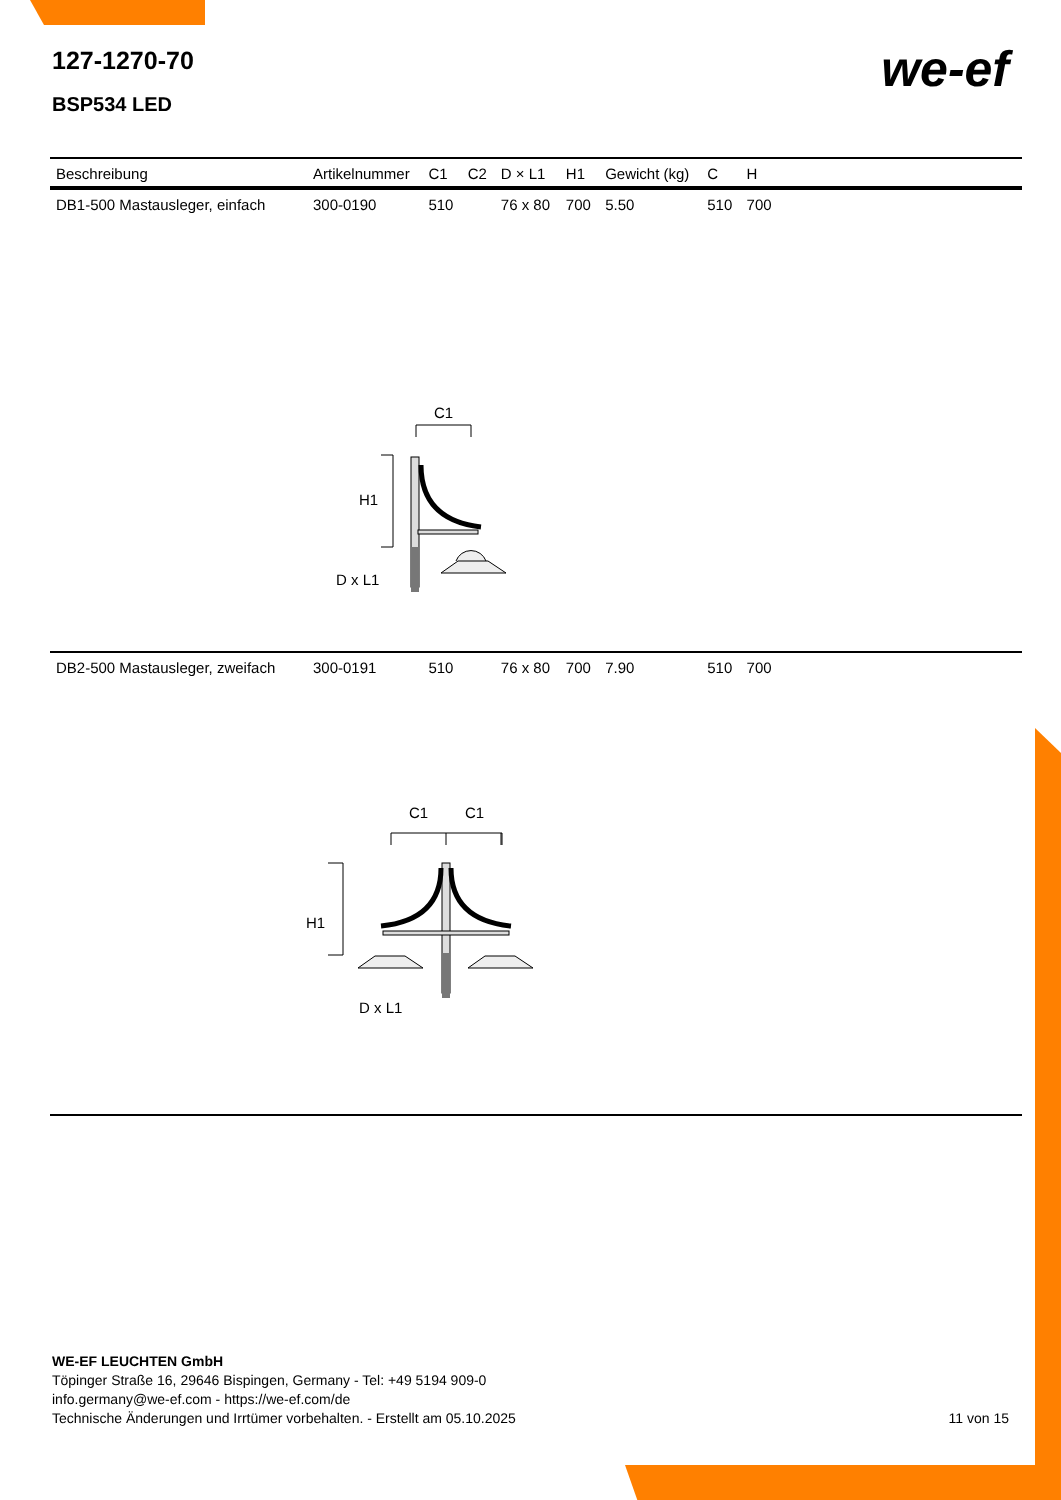127-1270-70
BSP534 LED
we-ef
| Beschreibung | Artikelnummer | C1 | C2 | D × L1 | H1 | Gewicht (kg) | C | H | |
| --- | --- | --- | --- | --- | --- | --- | --- | --- | --- |
| DB1-500 Mastausleger, einfach | 300-0190 | 510 | | 76 x 80 | 700 | 5.50 | 510 | 700 | |
| C1 H1 D x L1 | | | | | | | | | |
| DB2-500 Mastausleger, zweifach | 300-0191 | 510 | | 76 x 80 | 700 | 7.90 | 510 | 700 | |
| C1 C1 H1 D x L1 | | | | | | | | | |
WE-EF LEUCHTEN GmbH
Töpinger Straße 16, 29646 Bispingen, Germany - Tel: +49 5194 909-0
info.germany@we-ef.com - https://we-ef.com/de
Technische Änderungen und Irrtümer vorbehalten. - Erstellt am 05.10.2025 11 von 15